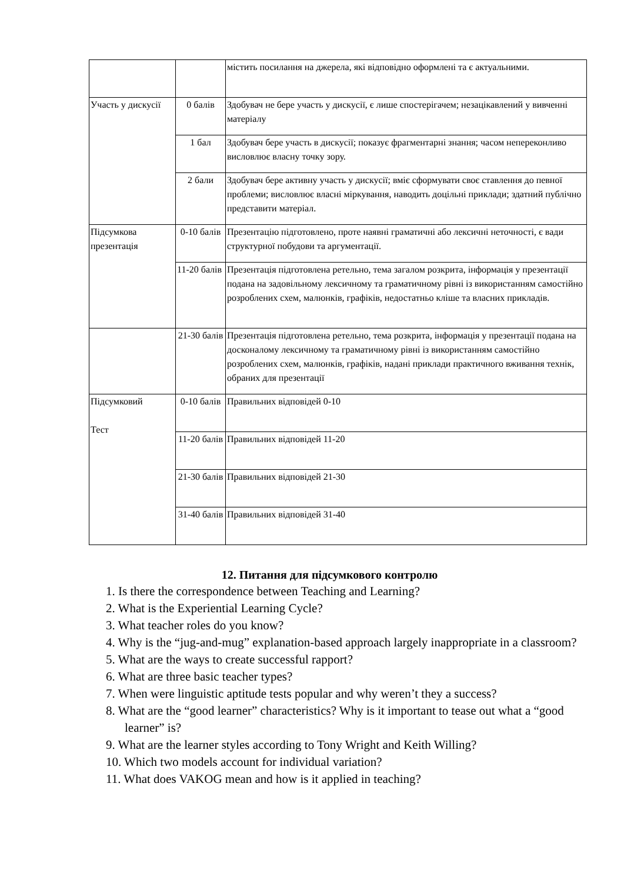| | | містить посилання на джерела, які відповідно оформлені та є актуальними. |
| Участь у дискусії | 0 балів | Здобувач не бере участь у дискусії, є лише спостерігачем; незацікавлений у вивченні матеріалу |
| | 1 бал | Здобувач бере участь в дискусії; показує фрагментарні знання; часом непереконливо висловлює власну точку зору. |
| | 2 бали | Здобувач бере активну участь у дискусії; вміє сформувати своє ставлення до певної проблеми; висловлює власні міркування, наводить доцільні приклади; здатний публічно представити матеріал. |
| Підсумкова презентація | 0-10 балів | Презентацію підготовлено, проте наявні граматичні або лексичні неточності, є вади структурної побудови та аргументації. |
| | 11-20 балів | Презентація підготовлена ретельно, тема загалом розкрита, інформація у презентації подана на задовільному лексичному та граматичному рівні із використанням самостійно розроблених схем, малюнків, графіків, недостатньо кліше та власних прикладів. |
| | 21-30 балів | Презентація підготовлена ретельно, тема розкрита, інформація у презентації подана на досконалому лексичному та граматичному рівні із використанням самостійно розроблених схем, малюнків, графіків, надані приклади практичного вживання технік, обраних для презентації |
| Підсумковий Тест | 0-10 балів | Правильних відповідей 0-10 |
| | 11-20 балів | Правильних відповідей 11-20 |
| | 21-30 балів | Правильних відповідей 21-30 |
| | 31-40 балів | Правильних відповідей 31-40 |
12. Питання для підсумкового контролю
1. Is there the correspondence between Teaching and Learning?
2. What is the Experiential Learning Cycle?
3. What teacher roles do you know?
4. Why is the “jug-and-mug” explanation-based approach largely inappropriate in a classroom?
5. What are the ways to create successful rapport?
6. What are three basic teacher types?
7. When were linguistic aptitude tests popular and why weren’t they a success?
8. What are the “good learner” characteristics? Why is it important to tease out what a “good learner” is?
9. What are the learner styles according to Tony Wright and Keith Willing?
10. Which two models account for individual variation?
11. What does VAKOG mean and how is it applied in teaching?